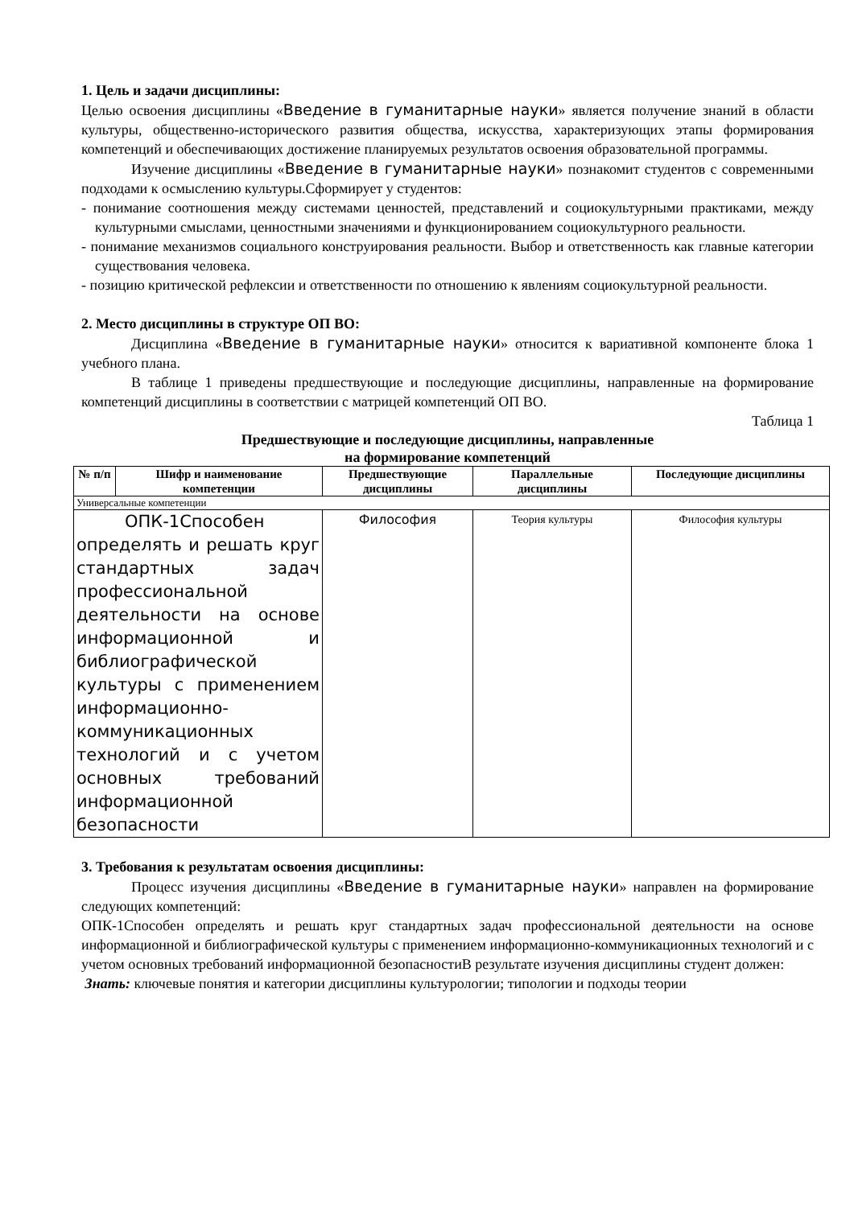1. Цель и задачи дисциплины:
Целью освоения дисциплины «Введение в гуманитарные науки» является получение знаний в области культуры, общественно-исторического развития общества, искусства, характеризующих этапы формирования компетенций и обеспечивающих достижение планируемых результатов освоения образовательной программы.
Изучение дисциплины «Введение в гуманитарные науки» познакомит студентов с современными подходами к осмыслению культуры.Сформирует у студентов:
- понимание соотношения между системами ценностей, представлений и социокультурными практиками, между культурными смыслами, ценностными значениями и функционированием социокультурного реальности.
- понимание механизмов социального конструирования реальности. Выбор и ответственность как главные категории существования человека.
- позицию критической рефлексии и ответственности по отношению к явлениям социокультурной реальности.
2. Место дисциплины в структуре ОП ВО:
Дисциплина «Введение в гуманитарные науки» относится к вариативной компоненте блока 1 учебного плана.
В таблице 1 приведены предшествующие и последующие дисциплины, направленные на формирование компетенций дисциплины в соответствии с матрицей компетенций ОП ВО.
Таблица 1
Предшествующие и последующие дисциплины, направленные
на формирование компетенций
| № п/п | Шифр и наименование компетенции | Предшествующие дисциплины | Параллельные дисциплины | Последующие дисциплины |
| --- | --- | --- | --- | --- |
| Универсальные компетенции | | | | |
| ОПК-1Способен определять и решать круг стандартных задач профессиональной деятельности на основе информационной и библиографической культуры с применением информационно-коммуникационных технологий и с учетом основных требований информационной безопасности | | Философия | Теория культуры | Философия культуры |
3. Требования к результатам освоения дисциплины:
Процесс изучения дисциплины «Введение в гуманитарные науки» направлен на формирование следующих компетенций:
ОПК-1Способен определять и решать круг стандартных задач профессиональной деятельности на основе информационной и библиографической культуры с применением информационно-коммуникационных технологий и с учетом основных требований информационной безопасностиВ результате изучения дисциплины студент должен:
Знать: ключевые понятия и категории дисциплины культурологии; типологии и подходы теории